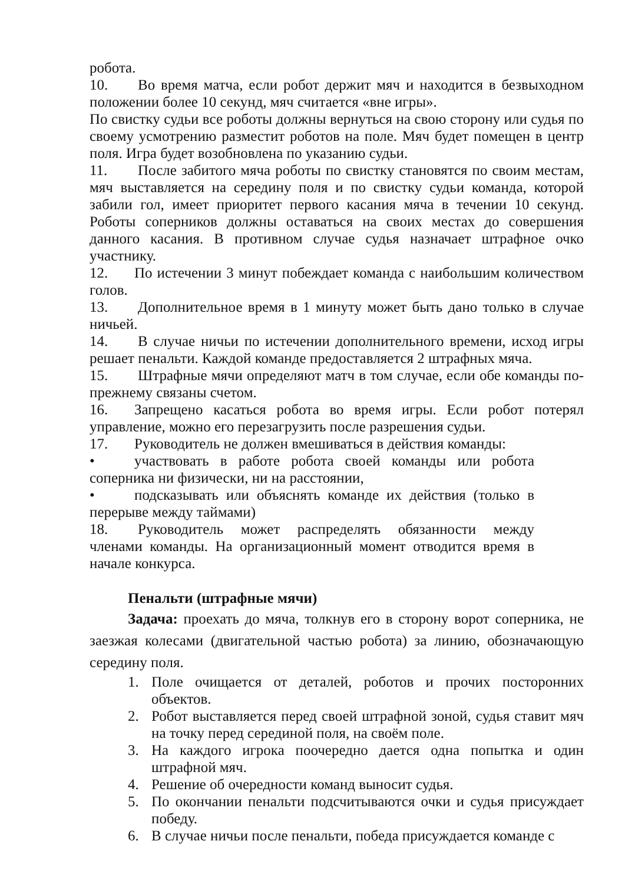робота.
10. Во время матча, если робот держит мяч и находится в безвыходном положении более 10 секунд, мяч считается «вне игры».
По свистку судьи все роботы должны вернуться на свою сторону или судья по своему усмотрению разместит роботов на поле. Мяч будет помещен в центр поля. Игра будет возобновлена по указанию судьи.
11. После забитого мяча роботы по свистку становятся по своим местам, мяч выставляется на середину поля и по свистку судьи команда, которой забили гол, имеет приоритет первого касания мяча в течении 10 секунд. Роботы соперников должны оставаться на своих местах до совершения данного касания. В противном случае судья назначает штрафное очко участнику.
12. По истечении 3 минут побеждает команда с наибольшим количеством голов.
13. Дополнительное время в 1 минуту может быть дано только в случае ничьей.
14. В случае ничьи по истечении дополнительного времени, исход игры решает пенальти. Каждой команде предоставляется 2 штрафных мяча.
15. Штрафные мячи определяют матч в том случае, если обе команды по-прежнему связаны счетом.
16. Запрещено касаться робота во время игры. Если робот потерял управление, можно его перезагрузить после разрешения судьи.
17. Руководитель не должен вмешиваться в действия команды:
• участвовать в работе робота своей команды или робота соперника ни физически, ни на расстоянии,
• подсказывать или объяснять команде их действия (только в перерыве между таймами)
18. Руководитель может распределять обязанности между членами команды. На организационный момент отводится время в начале конкурса.
Пенальти (штрафные мячи)
Задача: проехать до мяча, толкнув его в сторону ворот соперника, не заезжая колесами (двигательной частью робота) за линию, обозначающую середину поля.
1. Поле очищается от деталей, роботов и прочих посторонних объектов.
2. Робот выставляется перед своей штрафной зоной, судья ставит мяч на точку перед серединой поля, на своём поле.
3. На каждого игрока поочередно дается одна попытка и один штрафной мяч.
4. Решение об очередности команд выносит судья.
5. По окончании пенальти подсчитываются очки и судья присуждает победу.
6. В случае ничьи после пенальти, победа присуждается команде с